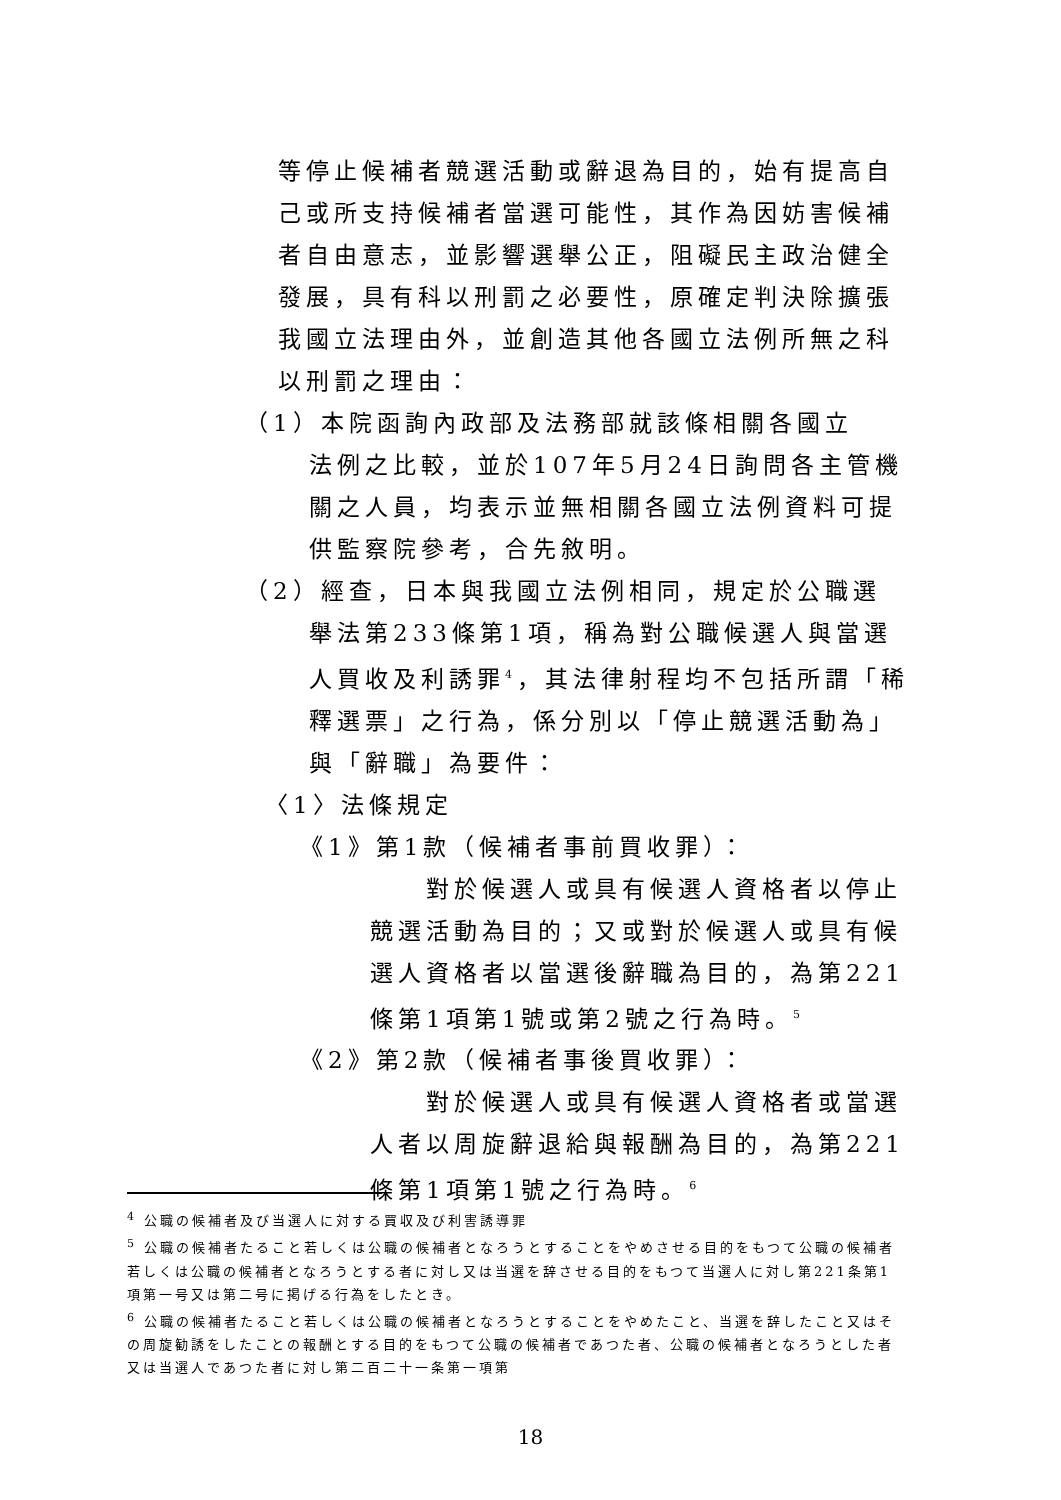等停止候補者競選活動或辭退為目的，始有提高自己或所支持候補者當選可能性，其作為因妨害候補者自由意志，並影響選舉公正，阻礙民主政治健全發展，具有科以刑罰之必要性，原確定判決除擴張我國立法理由外，並創造其他各國立法例所無之科以刑罰之理由：
（1）本院函詢內政部及法務部就該條相關各國立
法例之比較，並於107年5月24日詢問各主管機關之人員，均表示並無相關各國立法例資料可提供監察院參考，合先敘明。
（2）經查，日本與我國立法例相同，規定於公職選
舉法第233條第1項，稱為對公職候選人與當選人買收及利誘罪<sup>4</sup>，其法律射程均不包括所謂「稀釋選票」之行為，係分別以「停止競選活動為」與「辭職」為要件：
〈1〉法條規定
《1》第1款（候補者事前買收罪）：
　　對於候選人或具有候選人資格者以停止競選活動為目的；又或對於候選人或具有候選人資格者以當選後辭職為目的，為第221條第1項第1號或第2號之行為時。<sup>5</sup>
《2》第2款（候補者事後買收罪）：
　　對於候選人或具有候選人資格者或當選人者以周旋辭退給與報酬為目的，為第221條第1項第1號之行為時。<sup>6</sup>
<sup>4</sup> 公職の候補者及び当選人に対する買収及び利害誘導罪
<sup>5</sup> 公職の候補者たること若しくは公職の候補者となろうとすることをやめさせる目的をもつて公職の候補者若しくは公職の候補者となろうとする者に対し又は当選を辞させる目的をもつて当選人に対し第221条第1項第一号又は第二号に掲げる行為をしたとき。
<sup>6</sup> 公職の候補者たること若しくは公職の候補者となろうとすることをやめたこと、当選を辞したこと又はその周旋勧誘をしたことの報酬とする目的をもつて公職の候補者であつた者、公職の候補者となろうとした者又は当選人であつた者に対し第二百二十一条第一項第
18